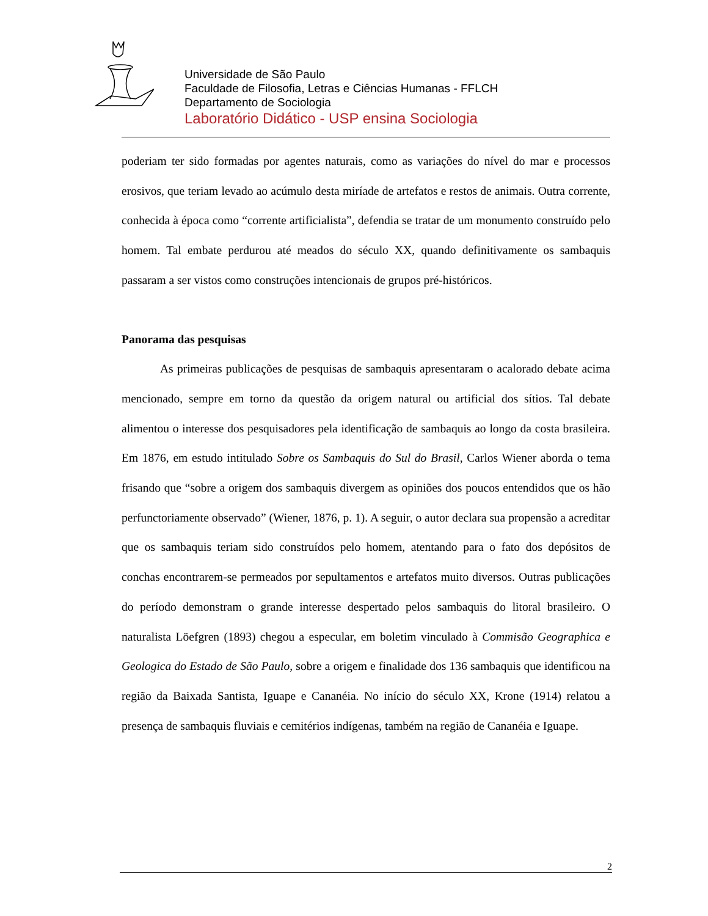Universidade de São Paulo
Faculdade de Filosofia, Letras e Ciências Humanas - FFLCH
Departamento de Sociologia
Laboratório Didático - USP ensina Sociologia
poderiam ter sido formadas por agentes naturais, como as variações do nível do mar e processos erosivos, que teriam levado ao acúmulo desta miríade de artefatos e restos de animais. Outra corrente, conhecida à época como “corrente artificialista”, defendia se tratar de um monumento construído pelo homem. Tal embate perdurou até meados do século XX, quando definitivamente os sambaquis passaram a ser vistos como construções intencionais de grupos pré-históricos.
Panorama das pesquisas
As primeiras publicações de pesquisas de sambaquis apresentaram o acalorado debate acima mencionado, sempre em torno da questão da origem natural ou artificial dos sítios. Tal debate alimentou o interesse dos pesquisadores pela identificação de sambaquis ao longo da costa brasileira. Em 1876, em estudo intitulado Sobre os Sambaquis do Sul do Brasil, Carlos Wiener aborda o tema frisando que “sobre a origem dos sambaquis divergem as opiniões dos poucos entendidos que os hão perfunctoriamente observado” (Wiener, 1876, p. 1). A seguir, o autor declara sua propensão a acreditar que os sambaquis teriam sido construídos pelo homem, atentando para o fato dos depósitos de conchas encontrarem-se permeados por sepultamentos e artefatos muito diversos. Outras publicações do período demonstram o grande interesse despertado pelos sambaquis do litoral brasileiro. O naturalista Löefgren (1893) chegou a especular, em boletim vinculado à Commisão Geographica e Geologica do Estado de São Paulo, sobre a origem e finalidade dos 136 sambaquis que identificou na região da Baixada Santista, Iguape e Cananéia. No início do século XX, Krone (1914) relatou a presença de sambaquis fluviais e cemitérios indígenas, também na região de Cananéia e Iguape.
2